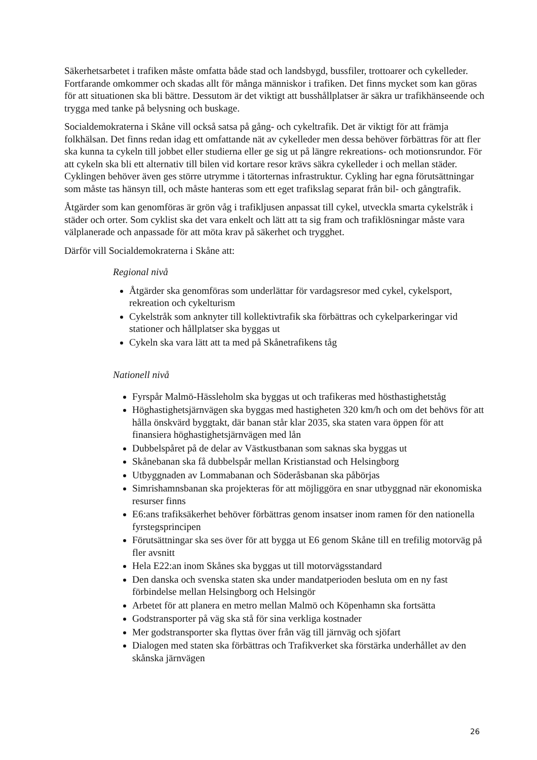Säkerhetsarbetet i trafiken måste omfatta både stad och landsbygd, bussfiler, trottoarer och cykelleder. Fortfarande omkommer och skadas allt för många människor i trafiken. Det finns mycket som kan göras för att situationen ska bli bättre. Dessutom är det viktigt att busshållplatser är säkra ur trafikhänseende och trygga med tanke på belysning och buskage.
Socialdemokraterna i Skåne vill också satsa på gång- och cykeltrafik. Det är viktigt för att främja folkhälsan. Det finns redan idag ett omfattande nät av cykelleder men dessa behöver förbättras för att fler ska kunna ta cykeln till jobbet eller studierna eller ge sig ut på längre rekreations- och motionsrundor. För att cykeln ska bli ett alternativ till bilen vid kortare resor krävs säkra cykelleder i och mellan städer. Cyklingen behöver även ges större utrymme i tätorternas infrastruktur. Cykling har egna förutsättningar som måste tas hänsyn till, och måste hanteras som ett eget trafikslag separat från bil- och gångtrafik.
Åtgärder som kan genomföras är grön våg i trafikljusen anpassat till cykel, utveckla smarta cykelstråk i städer och orter. Som cyklist ska det vara enkelt och lätt att ta sig fram och trafiklösningar måste vara välplanerade och anpassade för att möta krav på säkerhet och trygghet.
Därför vill Socialdemokraterna i Skåne att:
Regional nivå
Åtgärder ska genomföras som underlättar för vardagsresor med cykel, cykelsport, rekreation och cykelturism
Cykelstråk som anknyter till kollektivtrafik ska förbättras och cykelparkeringar vid stationer och hållplatser ska byggas ut
Cykeln ska vara lätt att ta med på Skånetrafikens tåg
Nationell nivå
Fyrspår Malmö-Hässleholm ska byggas ut och trafikeras med hösthastighetståg
Höghastighetsjärnvägen ska byggas med hastigheten 320 km/h och om det behövs för att hålla önskvärd byggtakt, där banan står klar 2035, ska staten vara öppen för att finansiera höghastighetsjärnvägen med lån
Dubbelspåret på de delar av Västkustbanan som saknas ska byggas ut
Skånebanan ska få dubbelspår mellan Kristianstad och Helsingborg
Utbyggnaden av Lommabanan och Söderåsbanan ska påbörjas
Simrishamnsbanan ska projekteras för att möjliggöra en snar utbyggnad när ekonomiska resurser finns
E6:ans trafiksäkerhet behöver förbättras genom insatser inom ramen för den nationella fyrstegsprincipen
Förutsättningar ska ses över för att bygga ut E6 genom Skåne till en trefilig motorväg på fler avsnitt
Hela E22:an inom Skånes ska byggas ut till motorvägsstandard
Den danska och svenska staten ska under mandatperioden besluta om en ny fast förbindelse mellan Helsingborg och Helsingör
Arbetet för att planera en metro mellan Malmö och Köpenhamn ska fortsätta
Godstransporter på väg ska stå för sina verkliga kostnader
Mer godstransporter ska flyttas över från väg till järnväg och sjöfart
Dialogen med staten ska förbättras och Trafikverket ska förstärka underhållet av den skånska järnvägen
26